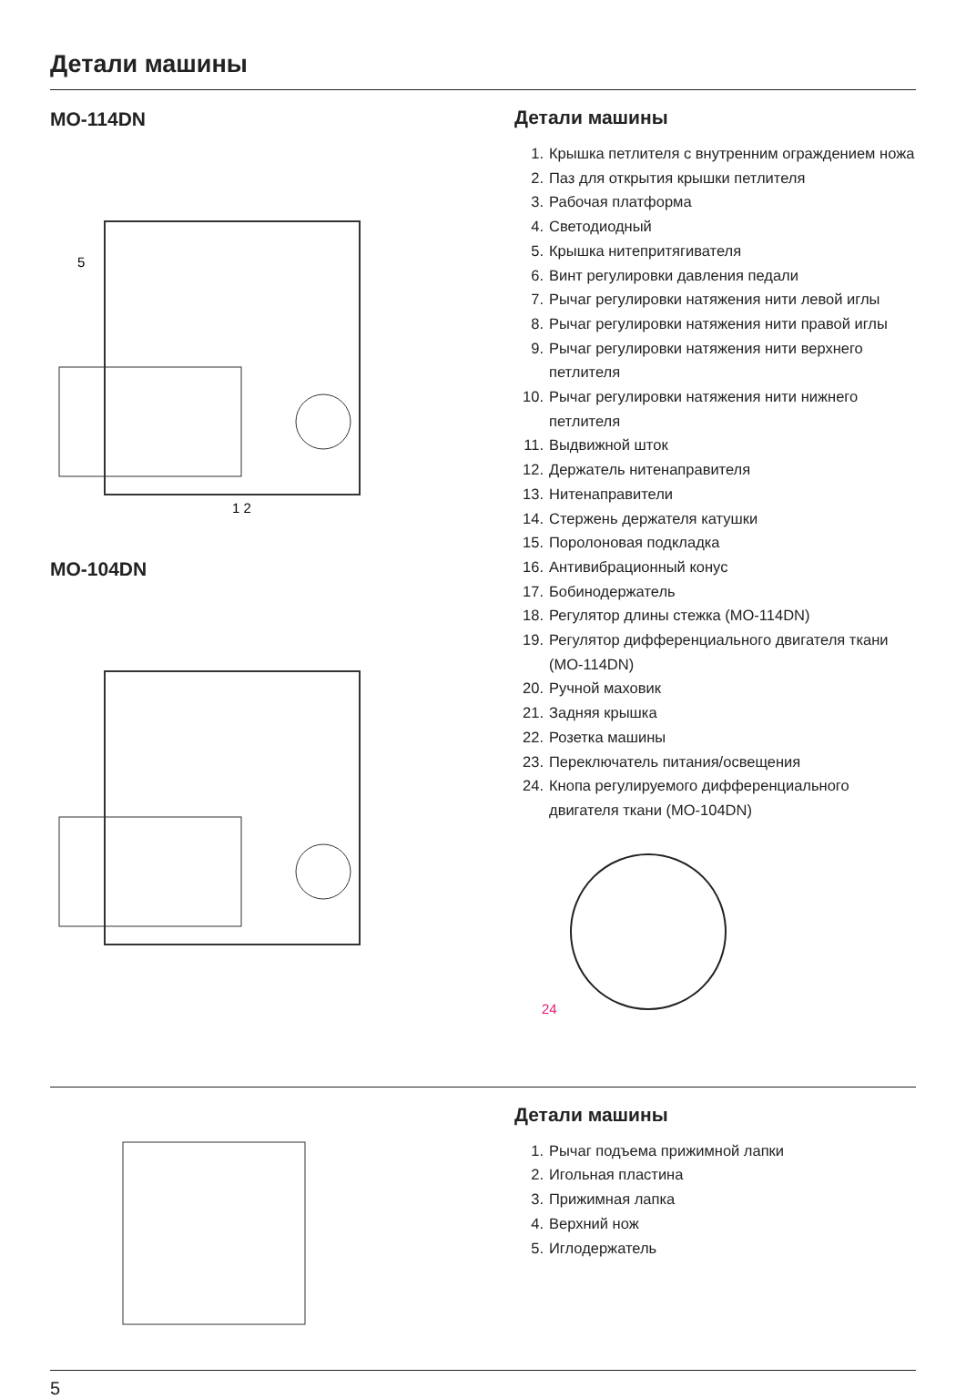Детали машины
MO-114DN
5
1 2
MO-104DN
Детали машины
1. Крышка петлителя с внутренним ограждением ножа
2. Паз для открытия крышки петлителя
3. Рабочая платформа
4. Светодиодный
5. Крышка нитепритягивателя
6. Винт регулировки давления педали
7. Рычаг регулировки натяжения нити левой иглы
8. Рычаг регулировки натяжения нити правой иглы
9. Рычаг регулировки натяжения нити верхнего петлителя
10. Рычаг регулировки натяжения нити нижнего петлителя
11. Выдвижной шток
12. Держатель нитенаправителя
13. Нитенаправители
14. Стержень держателя катушки
15. Поролоновая подкладка
16. Антивибрационный конус
17. Бобинодержатель
18. Регулятор длины стежка (MO-114DN)
19. Регулятор дифференциального двигателя ткани (MO-114DN)
20. Ручной маховик
21. Задняя крышка
22. Розетка машины
23. Переключатель питания/освещения
24. Кнопа регулируемого дифференциального двигателя ткани (MO-104DN)
24
Детали машины
1. Рычаг подъема прижимной лапки
2. Игольная пластина
3. Прижимная лапка
4. Верхний нож
5. Иглодержатель
5